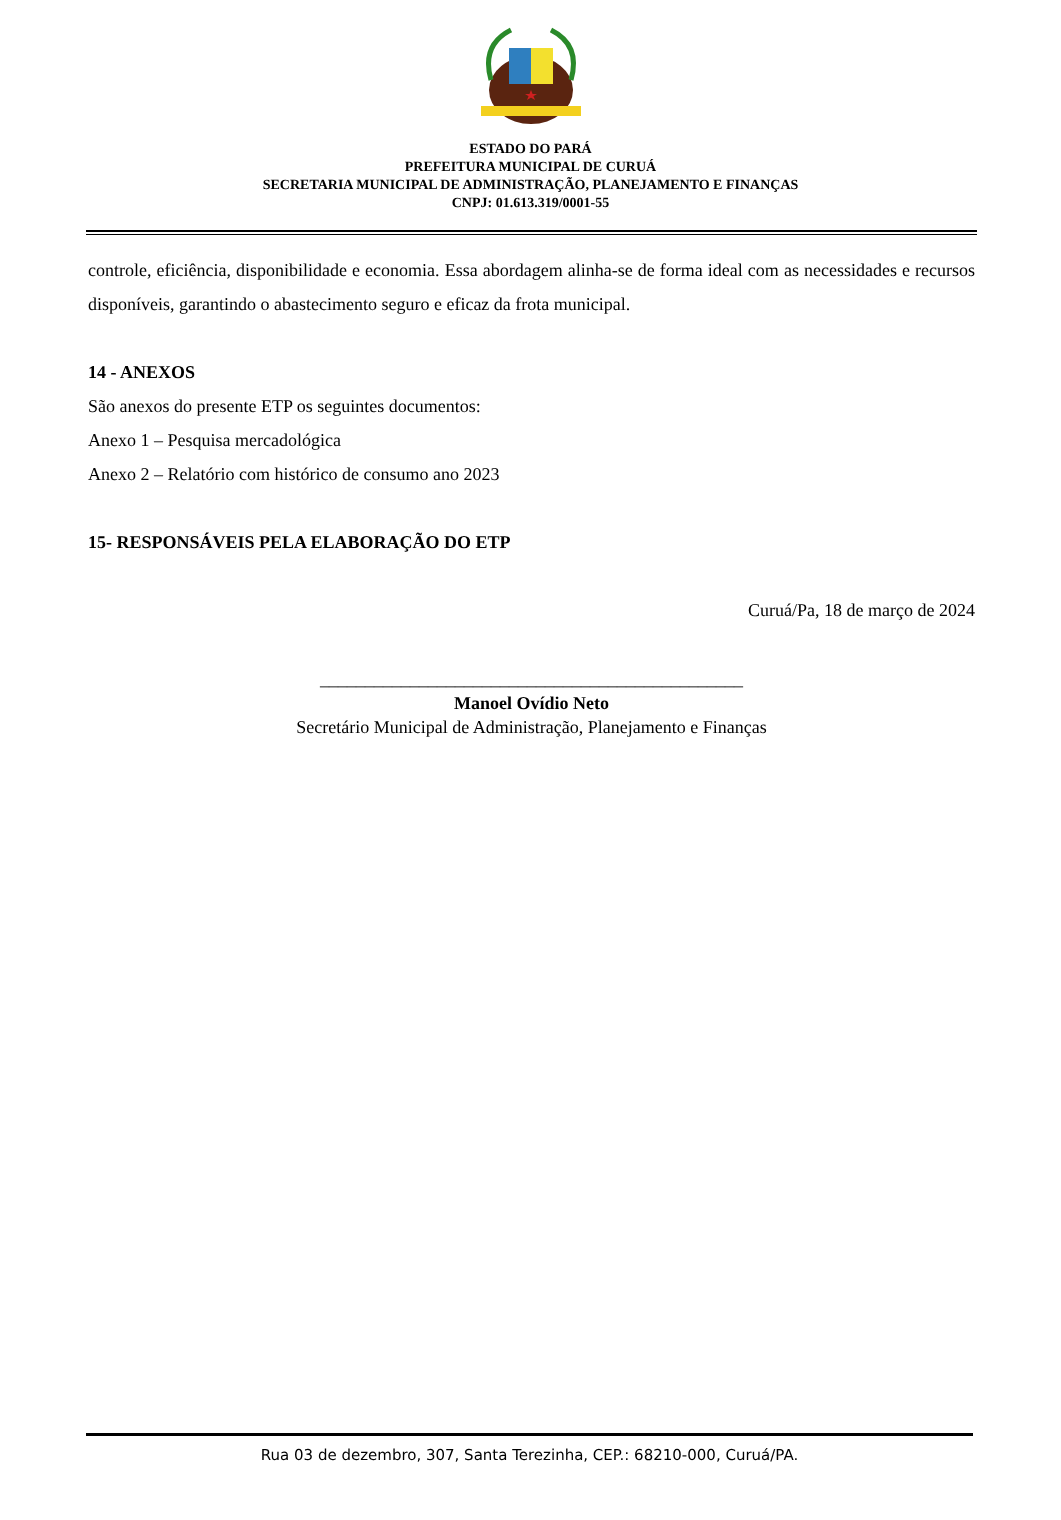ESTADO DO PARÁ
PREFEITURA MUNICIPAL DE CURUÁ
SECRETARIA MUNICIPAL DE ADMINISTRAÇÃO, PLANEJAMENTO E FINANÇAS
CNPJ: 01.613.319/0001-55
controle, eficiência, disponibilidade e economia. Essa abordagem alinha-se de forma ideal com as necessidades e recursos disponíveis, garantindo o abastecimento seguro e eficaz da frota municipal.
14 - ANEXOS
São anexos do presente ETP os seguintes documentos:
Anexo 1 – Pesquisa mercadológica
Anexo 2 – Relatório com histórico de consumo ano 2023
15- RESPONSÁVEIS PELA ELABORAÇÃO DO ETP
Curuá/Pa, 18 de março de 2024
_______________________________________________
Manoel Ovídio Neto
Secretário Municipal de Administração, Planejamento e Finanças
Rua 03 de dezembro, 307, Santa Terezinha, CEP.: 68210-000, Curuá/PA.